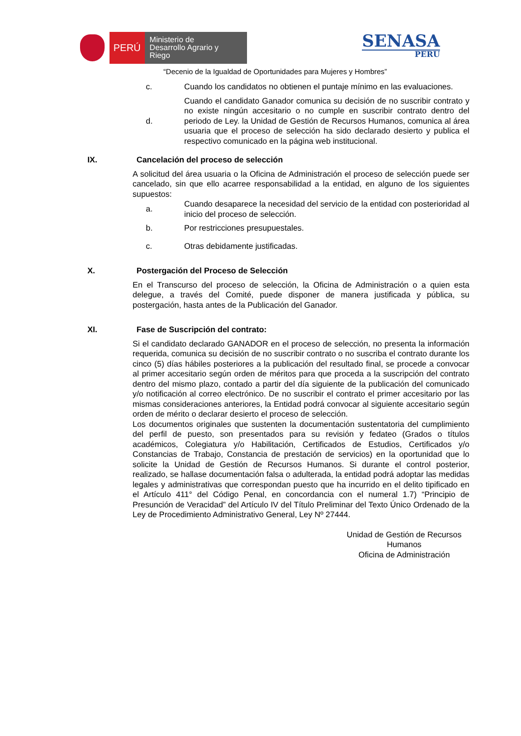PERÚ
Ministerio de Desarrollo Agrario y Riego
SENASA
PERU
“Decenio de la Igualdad de Oportunidades para Mujeres y Hombres”
c. Cuando los candidatos no obtienen el puntaje mínimo en las evaluaciones.
d. Cuando el candidato Ganador comunica su decisión de no suscribir contrato y no existe ningún accesitario o no cumple en suscribir contrato dentro del periodo de Ley. la Unidad de Gestión de Recursos Humanos, comunica al área usuaria que el proceso de selección ha sido declarado desierto y publica el respectivo comunicado en la página web institucional.
IX. Cancelación del proceso de selección
A solicitud del área usuaria o la Oficina de Administración el proceso de selección puede ser cancelado, sin que ello acarree responsabilidad a la entidad, en alguno de los siguientes supuestos:
a. Cuando desaparece la necesidad del servicio de la entidad con posterioridad al inicio del proceso de selección.
b. Por restricciones presupuestales.
c. Otras debidamente justificadas.
X. Postergación del Proceso de Selección
En el Transcurso del proceso de selección, la Oficina de Administración o a quien esta delegue, a través del Comité, puede disponer de manera justificada y pública, su postergación, hasta antes de la Publicación del Ganador.
XI. Fase de Suscripción del contrato:
Si el candidato declarado GANADOR en el proceso de selección, no presenta la información requerida, comunica su decisión de no suscribir contrato o no suscriba el contrato durante los cinco (5) días hábiles posteriores a la publicación del resultado final, se procede a convocar al primer accesitario según orden de méritos para que proceda a la suscripción del contrato dentro del mismo plazo, contado a partir del día siguiente de la publicación del comunicado y/o notificación al correo electrónico. De no suscribir el contrato el primer accesitario por las mismas consideraciones anteriores, la Entidad podrá convocar al siguiente accesitario según orden de mérito o declarar desierto el proceso de selección.
Los documentos originales que sustenten la documentación sustentatoria del cumplimiento del perfil de puesto, son presentados para su revisión y fedateo (Grados o títulos académicos, Colegiatura y/o Habilitación, Certificados de Estudios, Certificados y/o Constancias de Trabajo, Constancia de prestación de servicios) en la oportunidad que lo solicite la Unidad de Gestión de Recursos Humanos. Si durante el control posterior, realizado, se hallase documentación falsa o adulterada, la entidad podrá adoptar las medidas legales y administrativas que correspondan puesto que ha incurrido en el delito tipificado en el Artículo 411° del Código Penal, en concordancia con el numeral 1.7) “Principio de Presunción de Veracidad” del Artículo IV del Título Preliminar del Texto Único Ordenado de la Ley de Procedimiento Administrativo General, Ley Nº 27444.
Unidad de Gestión de Recursos Humanos
Oficina de Administración